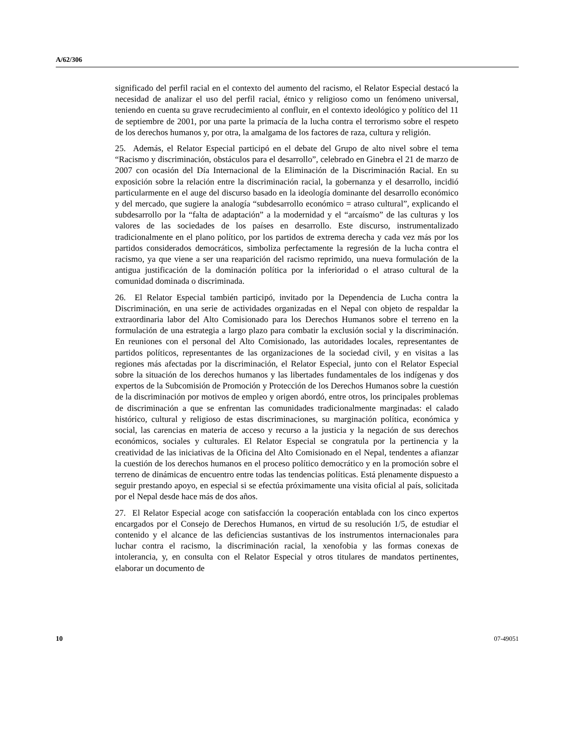A/62/306
significado del perfil racial en el contexto del aumento del racismo, el Relator Especial destacó la necesidad de analizar el uso del perfil racial, étnico y religioso como un fenómeno universal, teniendo en cuenta su grave recrudecimiento al confluir, en el contexto ideológico y político del 11 de septiembre de 2001, por una parte la primacía de la lucha contra el terrorismo sobre el respeto de los derechos humanos y, por otra, la amalgama de los factores de raza, cultura y religión.
25. Además, el Relator Especial participó en el debate del Grupo de alto nivel sobre el tema “Racismo y discriminación, obstáculos para el desarrollo”, celebrado en Ginebra el 21 de marzo de 2007 con ocasión del Día Internacional de la Eliminación de la Discriminación Racial. En su exposición sobre la relación entre la discriminación racial, la gobernanza y el desarrollo, incidió particularmente en el auge del discurso basado en la ideología dominante del desarrollo económico y del mercado, que sugiere la analogía “subdesarrollo económico = atraso cultural”, explicando el subdesarrollo por la “falta de adaptación” a la modernidad y el “arcaísmo” de las culturas y los valores de las sociedades de los países en desarrollo. Este discurso, instrumentalizado tradicionalmente en el plano político, por los partidos de extrema derecha y cada vez más por los partidos considerados democráticos, simboliza perfectamente la regresión de la lucha contra el racismo, ya que viene a ser una reaparición del racismo reprimido, una nueva formulación de la antigua justificación de la dominación política por la inferioridad o el atraso cultural de la comunidad dominada o discriminada.
26. El Relator Especial también participó, invitado por la Dependencia de Lucha contra la Discriminación, en una serie de actividades organizadas en el Nepal con objeto de respaldar la extraordinaria labor del Alto Comisionado para los Derechos Humanos sobre el terreno en la formulación de una estrategia a largo plazo para combatir la exclusión social y la discriminación. En reuniones con el personal del Alto Comisionado, las autoridades locales, representantes de partidos políticos, representantes de las organizaciones de la sociedad civil, y en visitas a las regiones más afectadas por la discriminación, el Relator Especial, junto con el Relator Especial sobre la situación de los derechos humanos y las libertades fundamentales de los indígenas y dos expertos de la Subcomisión de Promoción y Protección de los Derechos Humanos sobre la cuestión de la discriminación por motivos de empleo y origen abordó, entre otros, los principales problemas de discriminación a que se enfrentan las comunidades tradicionalmente marginadas: el calado histórico, cultural y religioso de estas discriminaciones, su marginación política, económica y social, las carencias en materia de acceso y recurso a la justicia y la negación de sus derechos económicos, sociales y culturales. El Relator Especial se congratula por la pertinencia y la creatividad de las iniciativas de la Oficina del Alto Comisionado en el Nepal, tendentes a afianzar la cuestión de los derechos humanos en el proceso político democrático y en la promoción sobre el terreno de dinámicas de encuentro entre todas las tendencias políticas. Está plenamente dispuesto a seguir prestando apoyo, en especial si se efectúa próximamente una visita oficial al país, solicitada por el Nepal desde hace más de dos años.
27. El Relator Especial acoge con satisfacción la cooperación entablada con los cinco expertos encargados por el Consejo de Derechos Humanos, en virtud de su resolución 1/5, de estudiar el contenido y el alcance de las deficiencias sustantivas de los instrumentos internacionales para luchar contra el racismo, la discriminación racial, la xenofobia y las formas conexas de intolerancia, y, en consulta con el Relator Especial y otros titulares de mandatos pertinentes, elaborar un documento de
10 07-49051